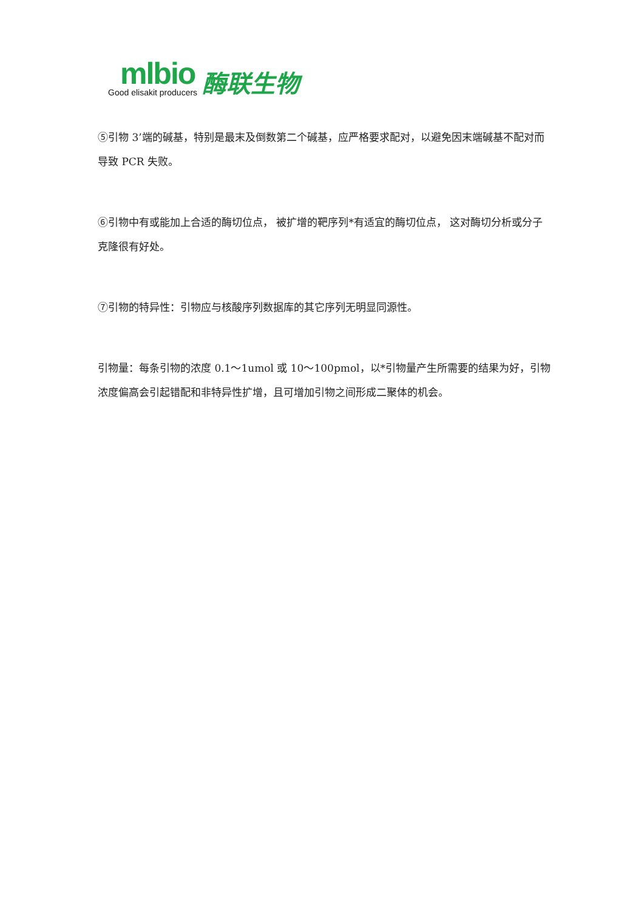mlbio
Good elisakit producers
酶联生物
⑤引物 3’端的碱基，特别是最末及倒数第二个碱基，应严格要求配对，以避免因末端碱基不配对而导致 PCR 失败。
⑥引物中有或能加上合适的酶切位点， 被扩增的靶序列*有适宜的酶切位点， 这对酶切分析或分子克隆很有好处。
⑦引物的特异性：引物应与核酸序列数据库的其它序列无明显同源性。
引物量：每条引物的浓度 0.1～1umol 或 10～100pmol，以*引物量产生所需要的结果为好，引物浓度偏高会引起错配和非特异性扩增，且可增加引物之间形成二聚体的机会。